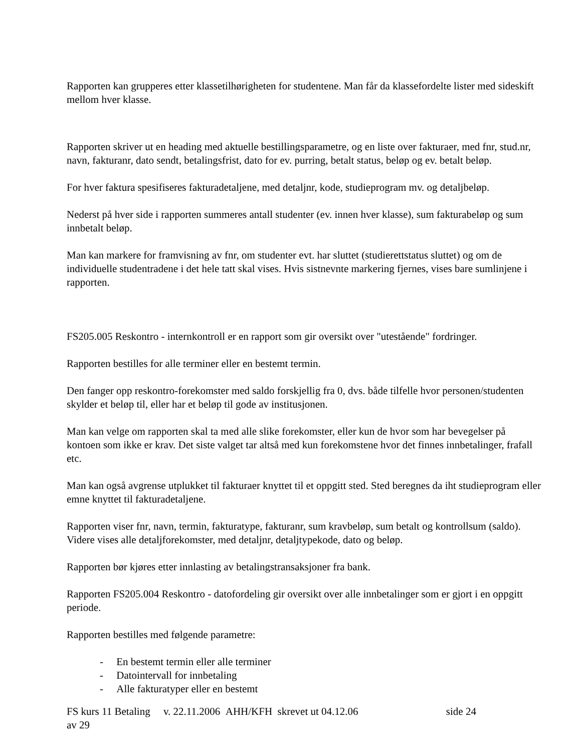Rapporten kan grupperes etter klassetilhørigheten for studentene. Man får da klassefordelte lister med sideskift mellom hver klasse.
Rapporten skriver ut en heading med aktuelle bestillingsparametre, og en liste over fakturaer, med fnr, stud.nr, navn, fakturanr, dato sendt, betalingsfrist, dato for ev. purring, betalt status, beløp og ev. betalt beløp.
For hver faktura spesifiseres fakturadetaljene, med detaljnr, kode, studieprogram mv. og detaljbeløp.
Nederst på hver side i rapporten summeres antall studenter (ev. innen hver klasse), sum fakturabeløp og sum innbetalt beløp.
Man kan markere for framvisning av fnr, om studenter evt. har sluttet (studierettstatus sluttet) og om de individuelle studentradene i det hele tatt skal vises. Hvis sistnevnte markering fjernes, vises bare sumlinjene i rapporten.
FS205.005 Reskontro - internkontroll er en rapport som gir oversikt over "utestående" fordringer.
Rapporten bestilles for alle terminer eller en bestemt termin.
Den fanger opp reskontro-forekomster med saldo forskjellig fra 0, dvs. både tilfelle hvor personen/studenten skylder et beløp til, eller har et beløp til gode av institusjonen.
Man kan velge om rapporten skal ta med alle slike forekomster, eller kun de hvor som har bevegelser på kontoen som ikke er krav. Det siste valget tar altså med kun forekomstene hvor det finnes innbetalinger, frafall etc.
Man kan også avgrense utplukket til fakturaer knyttet til et oppgitt sted. Sted beregnes da iht studieprogram eller emne knyttet til fakturadetaljene.
Rapporten viser fnr, navn, termin, fakturatype, fakturanr, sum kravbeløp, sum betalt og kontrollsum (saldo). Videre vises alle detaljforekomster, med detaljnr, detaljtypekode, dato og beløp.
Rapporten bør kjøres etter innlasting av betalingstransaksjoner fra bank.
Rapporten FS205.004 Reskontro - datofordeling gir oversikt over alle innbetalinger som er gjort i en oppgitt periode.
Rapporten bestilles med følgende parametre:
- En bestemt termin eller alle terminer
- Datointervall for innbetaling
- Alle fakturatyper eller en bestemt
FS kurs 11 Betaling v. 22.11.2006 AHH/KFH skrevet ut 04.12.06 side 24
av 29